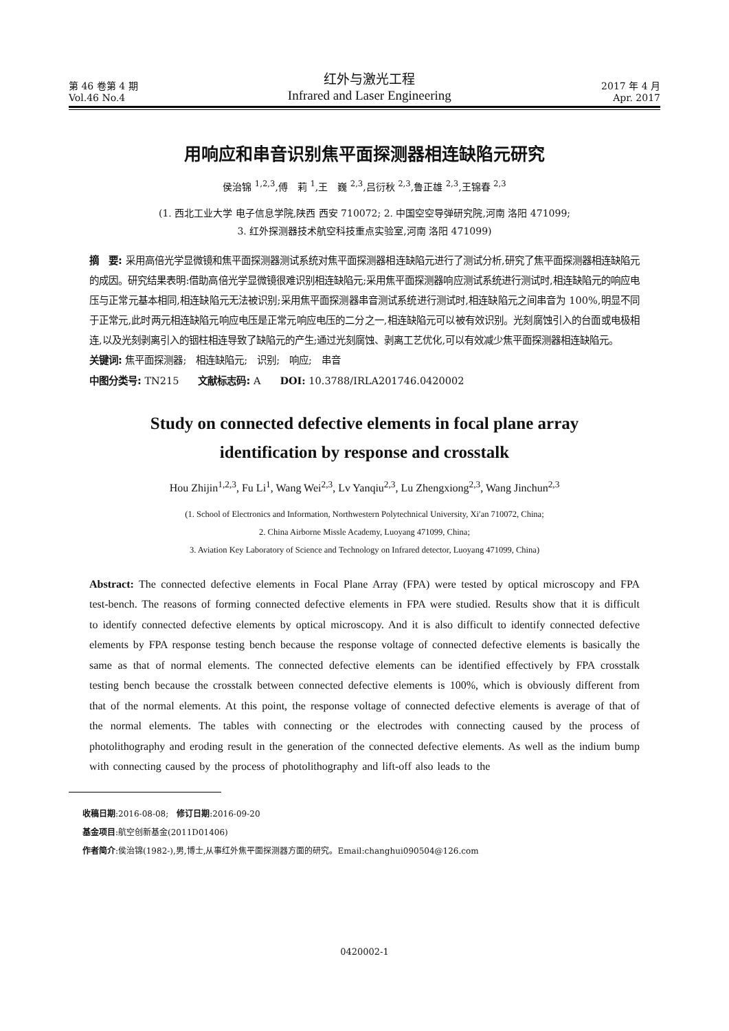第 46 卷第 4 期
Vol.46 No.4
红外与激光工程
Infrared and Laser Engineering
2017 年 4 月
Apr. 2017
用响应和串音识别焦平面探测器相连缺陷元研究
侯治锦 <sup>1,2,3</sup>,傅　莉 <sup>1</sup>,王　巍 <sup>2,3</sup>,吕衍秋 <sup>2,3</sup>,鲁正雄 <sup>2,3</sup>,王锦春 <sup>2,3</sup>
(1. 西北工业大学 电子信息学院,陕西 西安 710072; 2. 中国空空导弹研究院,河南 洛阳 471099;
3. 红外探测器技术航空科技重点实验室,河南 洛阳 471099)
摘　要: 采用高倍光学显微镜和焦平面探测器测试系统对焦平面探测器相连缺陷元进行了测试分析,研究了焦平面探测器相连缺陷元的成因。研究结果表明:借助高倍光学显微镜很难识别相连缺陷元;采用焦平面探测器响应测试系统进行测试时,相连缺陷元的响应电压与正常元基本相同,相连缺陷元无法被识别;采用焦平面探测器串音测试系统进行测试时,相连缺陷元之间串音为 100%,明显不同于正常元,此时两元相连缺陷元响应电压是正常元响应电压的二分之一,相连缺陷元可以被有效识别。光刻腐蚀引入的台面或电极相连,以及光刻剥离引入的铟柱相连导致了缺陷元的产生;通过光刻腐蚀、剥离工艺优化,可以有效减少焦平面探测器相连缺陷元。
关键词: 焦平面探测器;　相连缺陷元;　识别;　响应;　串音
中图分类号: TN215　　文献标志码: A　　DOI: 10.3788/IRLA201746.0420002
Study on connected defective elements in focal plane array
identification by response and crosstalk
Hou Zhijin<sup>1,2,3</sup>, Fu Li<sup>1</sup>, Wang Wei<sup>2,3</sup>, Lv Yanqiu<sup>2,3</sup>, Lu Zhengxiong<sup>2,3</sup>, Wang Jinchun<sup>2,3</sup>
(1. School of Electronics and Information, Northwestern Polytechnical University, Xi′an 710072, China;
2. China Airborne Missle Academy, Luoyang 471099, China;
3. Aviation Key Laboratory of Science and Technology on Infrared detector, Luoyang 471099, China)
Abstract: The connected defective elements in Focal Plane Array (FPA) were tested by optical microscopy and FPA test-bench. The reasons of forming connected defective elements in FPA were studied. Results show that it is difficult to identify connected defective elements by optical microscopy. And it is also difficult to identify connected defective elements by FPA response testing bench because the response voltage of connected defective elements is basically the same as that of normal elements. The connected defective elements can be identified effectively by FPA crosstalk testing bench because the crosstalk between connected defective elements is 100%, which is obviously different from that of the normal elements. At this point, the response voltage of connected defective elements is average of that of the normal elements. The tables with connecting or the electrodes with connecting caused by the process of photolithography and eroding result in the generation of the connected defective elements. As well as the indium bump with connecting caused by the process of photolithography and lift-off also leads to the
收稿日期:2016-08-08;　修订日期:2016-09-20
基金项目:航空创新基金(2011D01406)
作者简介:侯治锦(1982-),男,博士,从事红外焦平面探测器方面的研究。Email:changhui090504@126.com
0420002-1